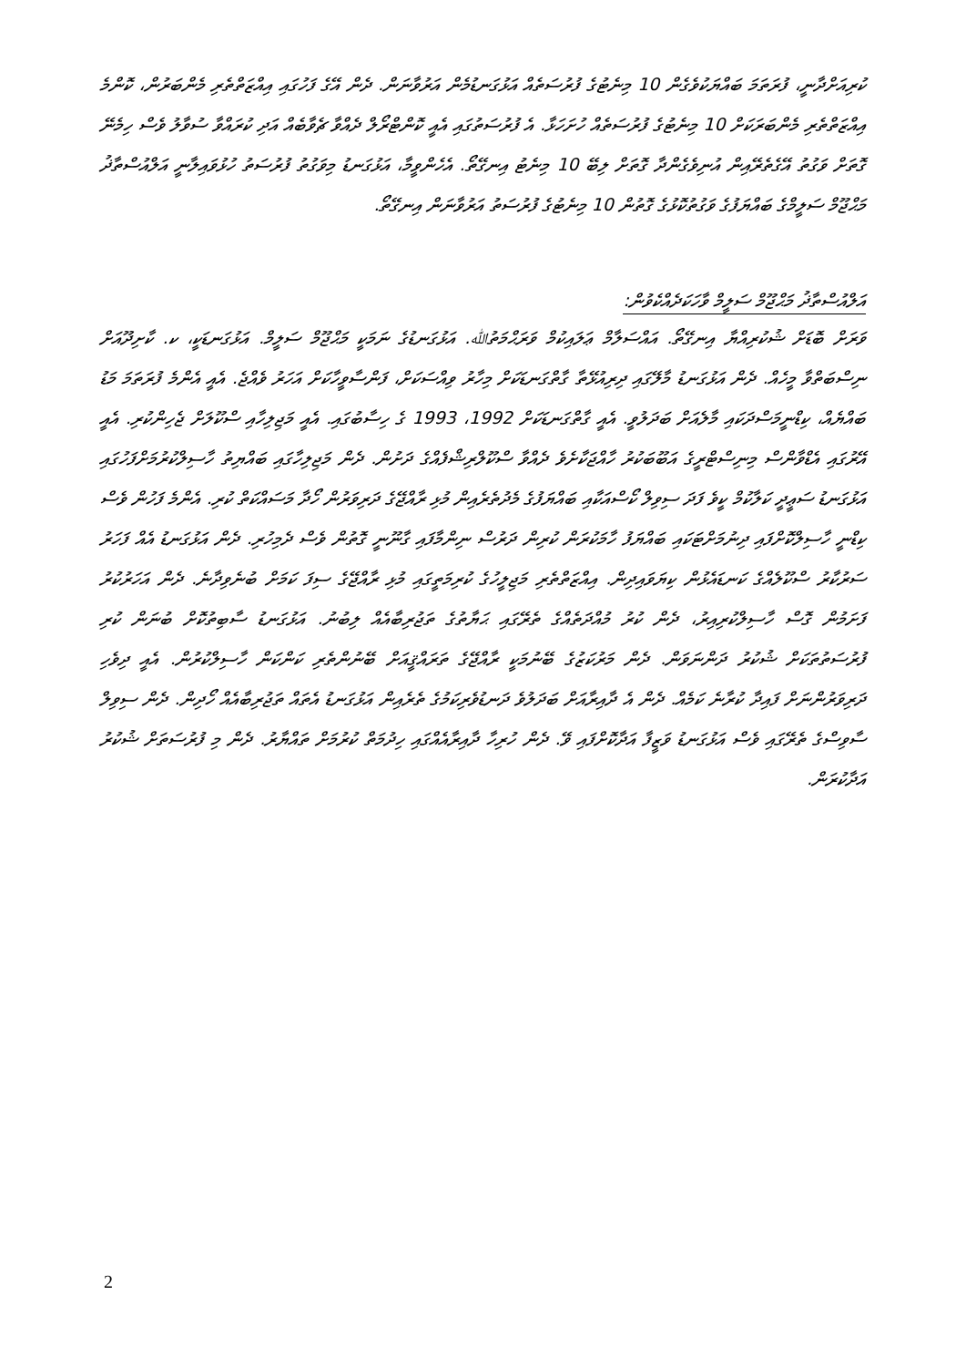ކުރިއަށްދާނީ، ފުރަތަމަ ބައްޔަކުވެގެން 10 މިނެޓުގެ ފުރުސަތެއް އަޅުގަނޑުމެން އަރުވާނަން. ދެން އޭގެ ފަހުގައި އިއްޒަތްތެރި މެންބަރުން، ކޮންމެ އިއްޒަތްތެރި މެންބަރަކަށް 10 މިނެޓުގެ ފުރުސަތެއް ހުށަހަޅާ. އެ ފުރުސަތުގައި އެއީ ކޮންޓްރޯލް ދެއްވާ ޗެވާބެއް އަދި ކުރައްވާ ސުވާލު ވެސް ހިމެނޭ ގޮތަށް ވަގުތު އޭގެތެރޭއިން އުނިވެގެންދާ ގޮތަށް ލިބޭ 10 މިނެޓު އިނގޭތޯ. އެހެންވީމާ، އަޅުގަނޑު މިވަގުތު ފުރުސަތު ހުޅުވައިލާނީ އަލްއުސްތާޛު މަޙްޖޫމް ސަލީމްގެ ބައްޔަފުގެ ވަގުތުކޮޅުގެ ގޮތުން 10 މިނެޓުގެ ފުރުސަތު އަރުވާނަން އިނގޭތޯ.
އަލްއުސްތާޛު މަޙްޖޫމް ސަލީމް ވާހަކަދެއްކެވުން:
ވަރަށް ބޮޑަށް ޝުކުރިއްޔާ އިނގޭތޯ. އައްސަލާމް ޢަލައިކުމް ވަރަޙްމަތުﷲ. އަޅުގަނޑުގެ ނަމަކީ މަޙްޖޫމް ސަލީމް. އަޅުގަނޑަކީ، ކ. ކާށިދޫއަށް ނިސްބަތްވާ މީހެއް. ދެން އަޅުގަނޑު މާލޭގައި ދިރިއުޅޭތާ ގާތްގަނޑަކަށް މިހާރު ވިއްސަކަށް، ފަންސާވީހާކަށް އަހަރު ވެއްޖެ. އެއީ އެންމެ ފުރަތަމަ މަޑު ބައްޔެއް، ކިޑްނީމަސްދަކައި މާލެއަށް ބަދަލުވީ. އެއީ ގާތްގަނޑަކަށް 1992، 1993 ގެ ހިސާބުގައި. އެއީ މަޖިލިހާއި ސްކޫލަށް ޖެހިންކުރި. އެއީ އޭރުގައި އެޑްވާންސް މިނިސްޓްރީގެ އަބޫބަކުރު ހާއްޖަކާށެވެ ދެއްވާ ސްކޫލްރިޝްފެއްގެ ދަށުން. ދެން މަޖިލިހާގައި ބައްޔިތު ހާސިލްކުރުމަށްފަހުގައި އަޅުގަނޑު ސަޢީދީ ކަލާކުމް ކީވެ ފަދަ ސިވިލް ކޯސްއަކާއި ބައްޔަފުގެ މެދުތެރެއިން މުޅި ރާއްޖޭގެ ދަރިވަރުން ހޯދާ މަސައްކަތް ކުރި. އެންމެ ފަހުން ވެސް ކިޑްނީ ހާސިލްކޮށްފައި ދިނުމަށްޓަކައި ބައްޔަފު ހާމަކުރަން ކުރިން ދަރުސް ނިންމާފައި ގާނޫނީ ގޮތުން ވެސް ދެމިހުރި. ދެން އަޅުގަނޑު އެއް ފަހަރު ސަރުކާރު ސްކޫލެއްގެ ކަނޑައެޅުން ކިޔަވައިދިން. އިއްޒަތްތެރި މަޖިލީހުގެ ކުރިމަތީގައި މުޅި ރާއްޖޭގެ ސިފަ ކަމަށް ބުނެވިދާނެ. ދެން އަހަރުކުރު ފަށަމުން ގޮސް ހާސިލްކުރިއިރު، ދެން ކުރު މުއްދަތެއްގެ ތެރޭގައި ޙަޔާތުގެ ތަޖުރިބާއެއް ލިބުނު. އަޅުގަނޑު ސާބިތުކޮށް ބުނަން ކުރި ފުރުސަތުތަކަށް ޝުކުރު ދަންނަވަން. ދެން މަރުކަޒުގެ ބޭނުމަކީ ރާއްޖޭގެ ތަރައްޤީއަށް ބޭނުންތެރި ކަންކަން ހާސިލްކުރުން. އެއީ ދިވެހި ދަރިވަރުންނަށް ފައިދާ ކުރާނެ ކަމެއް. ދެން އެ ދާއިރާއަށް ބަދަލުވެ ދަނޑުވެރިކަމުގެ ތެރެއިން އަޅުގަނޑު އެތައް ތަޖުރިބާއެއް ހޯދިން. ދެން ސިވިލް ސާވިސްގެ ތެރޭގައި ވެސް އަޅުގަނޑު ވަޒީފާ އަދާކޮށްފައި ވޭ. ދެން ހުރިހާ ދާއިރާއެއްގައި ހިދުމަތް ކުރުމަށް ތައްޔާރު. ދެން މި ފުރުސަތަށް ޝުކުރު އަދާކުރަން.
2